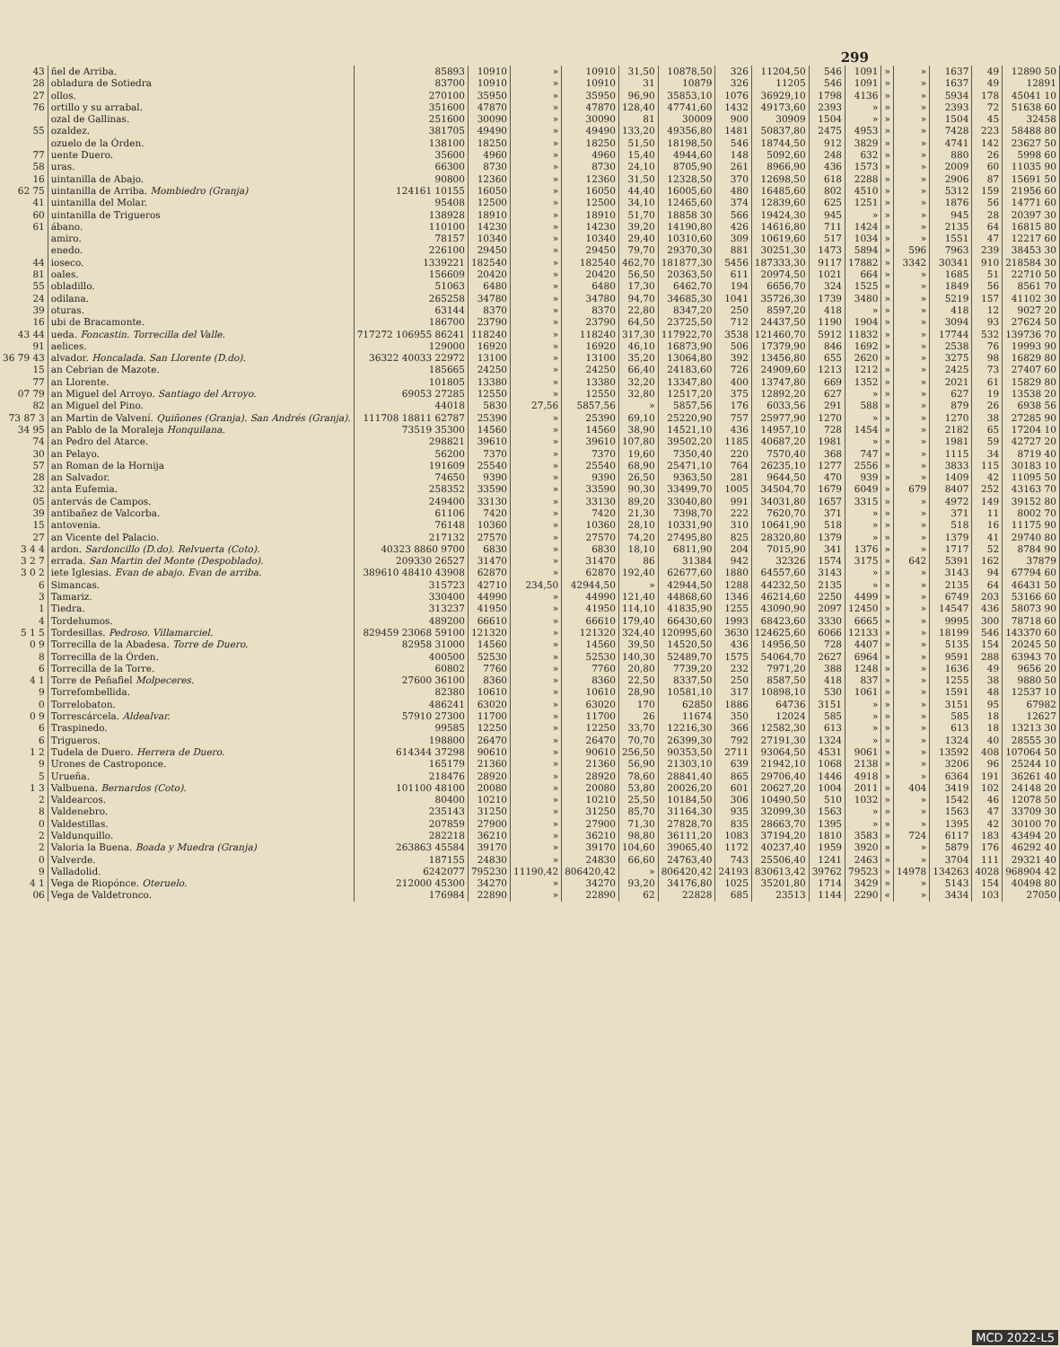299
| 43 | ñel de Arriba. | 85893 | 10910 | » | 10910 | 31,50 | 10878,50 | 326 | 11204,50 | 546 | 1091 | » | » | 1637 | 49 | 12890 50 |
| 28 | obladura de Sotiedra | 83700 | 10910 | » | 10910 | 31 | 10879 | 326 | 11205 | 546 | 1091 | » | » | 1637 | 49 | 12891 |
| 27 | ollos. | 270100 | 35950 | » | 35950 | 96,90 | 35853,10 | 1076 | 36929,10 | 1798 | 4136 | » | » | 5934 | 178 | 45041 10 |
| 76 | ortillo y su arrabal. | 351600 | 47870 | » | 47870 | 128,40 | 47741,60 | 1432 | 49173,60 | 2393 | » | » | » | 2393 | 72 | 51638 60 |
| | ozal de Gallinas. | 251600 | 30090 | » | 30090 | 81 | 30009 | 900 | 30909 | 1504 | » | » | » | 1504 | 45 | 32458 |
| 55 | ozaldez. | 381705 | 49490 | » | 49490 | 133,20 | 49356,80 | 1481 | 50837,80 | 2475 | 4953 | » | » | 7428 | 223 | 58488 80 |
| | ozuelo de la Órden. | 138100 | 18250 | » | 18250 | 51,50 | 18198,50 | 546 | 18744,50 | 912 | 3829 | » | » | 4741 | 142 | 23627 50 |
| 77 | uente Duero. | 35600 | 4960 | » | 4960 | 15,40 | 4944,60 | 148 | 5092,60 | 248 | 632 | » | » | 880 | 26 | 5998 60 |
| 58 | uras. | 66300 | 8730 | » | 8730 | 24,10 | 8705,90 | 261 | 8966,90 | 436 | 1573 | » | » | 2009 | 60 | 11035 90 |
| 16 | uintanilla de Abajo. | 90800 | 12360 | » | 12360 | 31,50 | 12328,50 | 370 | 12698,50 | 618 | 2288 | » | » | 2906 | 87 | 15691 50 |
| 62 75 | uintanilla de Arriba. Mombiedro (Granja) | 124161 10155 | 16050 | » | 16050 | 44,40 | 16005,60 | 480 | 16485,60 | 802 | 4510 | » | » | 5312 | 159 | 21956 60 |
| 41 | uintanilla del Molar. | 95408 | 12500 | » | 12500 | 34,10 | 12465,60 | 374 | 12839,60 | 625 | 1251 | » | » | 1876 | 56 | 14771 60 |
| 60 | uintanilla de Trigueros | 138928 | 18910 | » | 18910 | 51,70 | 18858 30 | 566 | 19424,30 | 945 | » | » | » | 945 | 28 | 20397 30 |
| 61 | ábano. | 110100 | 14230 | » | 14230 | 39,20 | 14190,80 | 426 | 14616,80 | 711 | 1424 | » | » | 2135 | 64 | 16815 80 |
| | amiro. | 78157 | 10340 | » | 10340 | 29,40 | 10310,60 | 309 | 10619,60 | 517 | 1034 | » | » | 1551 | 47 | 12217 60 |
| | enedo. | 226100 | 29450 | » | 29450 | 79,70 | 29370,30 | 881 | 30251,30 | 1473 | 5894 | » | 596 | 7963 | 239 | 38453 30 |
| 44 | ioseco. | 1339221 | 182540 | » | 182540 | 462,70 | 181877,30 | 5456 | 187333,30 | 9117 | 17882 | » | 3342 | 30341 | 910 | 218584 30 |
| 81 | oales. | 156609 | 20420 | » | 20420 | 56,50 | 20363,50 | 611 | 20974,50 | 1021 | 664 | » | » | 1685 | 51 | 22710 50 |
| 55 | obladillo. | 51063 | 6480 | » | 6480 | 17,30 | 6462,70 | 194 | 6656,70 | 324 | 1525 | » | » | 1849 | 56 | 8561 70 |
| 24 | odilana. | 265258 | 34780 | » | 34780 | 94,70 | 34685,30 | 1041 | 35726,30 | 1739 | 3480 | » | » | 5219 | 157 | 41102 30 |
| 39 | oturas. | 63144 | 8370 | » | 8370 | 22,80 | 8347,20 | 250 | 8597,20 | 418 | » | » | » | 418 | 12 | 9027 20 |
| 16 | ubi de Bracamonte. | 186700 | 23790 | » | 23790 | 64,50 | 23725,50 | 712 | 24437,50 | 1190 | 1904 | » | » | 3094 | 93 | 27624 50 |
| 43 44 | ueda. Foncastin. Torrecilla del Valle. | 717272 106955 86241 | 118240 | » | 118240 | 317,30 | 117922,70 | 3538 | 121460,70 | 5912 | 11832 | » | » | 17744 | 532 | 139736 70 |
| 91 | aelices. | 129000 | 16920 | » | 16920 | 46,10 | 16873,90 | 506 | 17379,90 | 846 | 1692 | » | » | 2538 | 76 | 19993 90 |
| 36 79 43 | alvador. Honcalada. San Llorente (D.do). | 36322 40033 22972 | 13100 | » | 13100 | 35,20 | 13064,80 | 392 | 13456,80 | 655 | 2620 | » | » | 3275 | 98 | 16829 80 |
| 15 | an Cebrian de Mazote. | 185665 | 24250 | » | 24250 | 66,40 | 24183,60 | 726 | 24909,60 | 1213 | 1212 | » | » | 2425 | 73 | 27407 60 |
| 77 | an Llorente. | 101805 | 13380 | » | 13380 | 32,20 | 13347,80 | 400 | 13747,80 | 669 | 1352 | » | » | 2021 | 61 | 15829 80 |
| 07 79 | an Miguel del Arroyo. Santiago del Arroyo. | 69053 27285 | 12550 | » | 12550 | 32,80 | 12517,20 | 375 | 12892,20 | 627 | » | » | » | 627 | 19 | 13538 20 |
| 82 | an Miguel del Pino. | 44018 | 5830 | 27,56 | 5857,56 | » | 5857,56 | 176 | 6033,56 | 291 | 588 | » | » | 879 | 26 | 6938 56 |
| 73 87 3 | an Martin de Valvení. Quiñones (Granja). San Andrés (Granja). | 111708 18811 62787 | 25390 | » | 25390 | 69,10 | 25220,90 | 757 | 25977,90 | 1270 | » | » | » | 1270 | 38 | 27285 90 |
| 34 95 | an Pablo de la Moraleja Honquilana. | 73519 35300 | 14560 | » | 14560 | 38,90 | 14521,10 | 436 | 14957,10 | 728 | 1454 | » | » | 2182 | 65 | 17204 10 |
| 74 | an Pedro del Atarce. | 298821 | 39610 | » | 39610 | 107,80 | 39502,20 | 1185 | 40687,20 | 1981 | » | » | » | 1981 | 59 | 42727 20 |
| 30 | an Pelayo. | 56200 | 7370 | » | 7370 | 19,60 | 7350,40 | 220 | 7570,40 | 368 | 747 | » | » | 1115 | 34 | 8719 40 |
| 57 | an Roman de la Hornija | 191609 | 25540 | » | 25540 | 68,90 | 25471,10 | 764 | 26235,10 | 1277 | 2556 | » | » | 3833 | 115 | 30183 10 |
| 28 | an Salvador. | 74650 | 9390 | » | 9390 | 26,50 | 9363,50 | 281 | 9644,50 | 470 | 939 | » | » | 1409 | 42 | 11095 50 |
| 32 | anta Eufemia. | 258352 | 33590 | » | 33590 | 90,30 | 33499,70 | 1005 | 34504,70 | 1679 | 6049 | » | 679 | 8407 | 252 | 43163 70 |
| 05 | antervás de Campos. | 249400 | 33130 | » | 33130 | 89,20 | 33040,80 | 991 | 34031,80 | 1657 | 3315 | » | » | 4972 | 149 | 39152 80 |
| 39 | antibañez de Valcorba. | 61106 | 7420 | » | 7420 | 21,30 | 7398,70 | 222 | 7620,70 | 371 | » | » | » | 371 | 11 | 8002 70 |
| 15 | antovenia. | 76148 | 10360 | » | 10360 | 28,10 | 10331,90 | 310 | 10641,90 | 518 | » | » | » | 518 | 16 | 11175 90 |
| 27 | an Vicente del Palacio. | 217132 | 27570 | » | 27570 | 74,20 | 27495,80 | 825 | 28320,80 | 1379 | » | » | » | 1379 | 41 | 29740 80 |
| 3 4 4 | ardon. Sardoncillo (D.do). Relvuerta (Coto). | 40323 8860 9700 | 6830 | » | 6830 | 18,10 | 6811,90 | 204 | 7015,90 | 341 | 1376 | » | » | 1717 | 52 | 8784 90 |
| 3 2 7 | errada. San Martin del Monte (Despoblado). | 209330 26527 | 31470 | » | 31470 | 86 | 31384 | 942 | 32326 | 1574 | 3175 | » | 642 | 5391 | 162 | 37879 |
| 3 0 2 | iete Iglesias. Evan de abajo. Evan de arriba. | 389610 48410 43908 | 62870 | » | 62870 | 192,40 | 62677,60 | 1880 | 64557,60 | 3143 | » | » | » | 3143 | 94 | 67794 60 |
| 6 | Simancas. | 315723 | 42710 | 234,50 | 42944,50 | » | 42944,50 | 1288 | 44232,50 | 2135 | » | » | » | 2135 | 64 | 46431 50 |
| 3 | Tamariz. | 330400 | 44990 | » | 44990 | 121,40 | 44868,60 | 1346 | 46214,60 | 2250 | 4499 | » | » | 6749 | 203 | 53166 60 |
| 1 | Tiedra. | 313237 | 41950 | » | 41950 | 114,10 | 41835,90 | 1255 | 43090,90 | 2097 | 12450 | » | » | 14547 | 436 | 58073 90 |
| 4 | Tordehumos. | 489200 | 66610 | » | 66610 | 179,40 | 66430,60 | 1993 | 68423,60 | 3330 | 6665 | » | » | 9995 | 300 | 78718 60 |
| 5 1 5 | Tordesillas. Pedroso. Villamarciel. | 829459 23068 59100 | 121320 | » | 121320 | 324,40 | 120995,60 | 3630 | 124625,60 | 6066 | 12133 | » | » | 18199 | 546 | 143370 60 |
| 0 9 | Torrecilla de la Abadesa. Torre de Duero. | 82958 31000 | 14560 | » | 14560 | 39,50 | 14520,50 | 436 | 14956,50 | 728 | 4407 | » | » | 5135 | 154 | 20245 50 |
| 8 | Torrecilla de la Órden. | 400500 | 52530 | » | 52530 | 140,30 | 52489,70 | 1575 | 54064,70 | 2627 | 6964 | » | » | 9591 | 288 | 63943 70 |
| 6 | Torrecilla de la Torre. | 60802 | 7760 | » | 7760 | 20,80 | 7739,20 | 232 | 7971,20 | 388 | 1248 | » | » | 1636 | 49 | 9656 20 |
| 4 1 | Torre de Peñafiel Molpeceres. | 27600 36100 | 8360 | » | 8360 | 22,50 | 8337,50 | 250 | 8587,50 | 418 | 837 | » | » | 1255 | 38 | 9880 50 |
| 9 | Torrefombellida. | 82380 | 10610 | » | 10610 | 28,90 | 10581,10 | 317 | 10898,10 | 530 | 1061 | » | » | 1591 | 48 | 12537 10 |
| 0 | Torrelobaton. | 486241 | 63020 | » | 63020 | 170 | 62850 | 1886 | 64736 | 3151 | » | » | » | 3151 | 95 | 67982 |
| 0 9 | Torrescárcela. Aldealvar. | 57910 27300 | 11700 | » | 11700 | 26 | 11674 | 350 | 12024 | 585 | » | » | » | 585 | 18 | 12627 |
| 6 | Traspinedo. | 99585 | 12250 | » | 12250 | 33,70 | 12216,30 | 366 | 12582,30 | 613 | » | » | » | 613 | 18 | 13213 30 |
| 6 | Trigueros. | 198800 | 26470 | » | 26470 | 70,70 | 26399,30 | 792 | 27191,30 | 1324 | » | » | » | 1324 | 40 | 28555 30 |
| 1 2 | Tudela de Duero. Herrera de Duero. | 614344 37298 | 90610 | » | 90610 | 256,50 | 90353,50 | 2711 | 93064,50 | 4531 | 9061 | » | » | 13592 | 408 | 107064 50 |
| 9 | Urones de Castroponce. | 165179 | 21360 | » | 21360 | 56,90 | 21303,10 | 639 | 21942,10 | 1068 | 2138 | » | » | 3206 | 96 | 25244 10 |
| 5 | Urueña. | 218476 | 28920 | » | 28920 | 78,60 | 28841,40 | 865 | 29706,40 | 1446 | 4918 | » | » | 6364 | 191 | 36261 40 |
| 1 3 | Valbuena. Bernardos (Coto). | 101100 48100 | 20080 | » | 20080 | 53,80 | 20026,20 | 601 | 20627,20 | 1004 | 2011 | » | 404 | 3419 | 102 | 24148 20 |
| 2 | Valdearcos. | 80400 | 10210 | » | 10210 | 25,50 | 10184,50 | 306 | 10490,50 | 510 | 1032 | » | » | 1542 | 46 | 12078 50 |
| 8 | Valdenebro. | 235143 | 31250 | » | 31250 | 85,70 | 31164,30 | 935 | 32099,30 | 1563 | » | » | » | 1563 | 47 | 33709 30 |
| 0 | Valdestillas. | 207859 | 27900 | » | 27900 | 71,30 | 27828,70 | 835 | 28663,70 | 1395 | » | » | » | 1395 | 42 | 30100 70 |
| 2 | Valdunquillo. | 282218 | 36210 | » | 36210 | 98,80 | 36111,20 | 1083 | 37194,20 | 1810 | 3583 | » | 724 | 6117 | 183 | 43494 20 |
| 2 | Valoria la Buena. Boada y Muedra (Granja) | 263863 45584 | 39170 | » | 39170 | 104,60 | 39065,40 | 1172 | 40237,40 | 1959 | 3920 | » | » | 5879 | 176 | 46292 40 |
| 0 | Valverde. | 187155 | 24830 | » | 24830 | 66,60 | 24763,40 | 743 | 25506,40 | 1241 | 2463 | » | » | 3704 | 111 | 29321 40 |
| 9 | Valladolid. | 6242077 | 795230 | 11190,42 | 806420,42 | » | 806420,42 | 24193 | 830613,42 | 39762 | 79523 | » | 14978 | 134263 | 4028 | 968904 42 |
| 4 1 | Vega de Riopónce. Oteruelo. | 212000 45300 | 34270 | » | 34270 | 93,20 | 34176,80 | 1025 | 35201,80 | 1714 | 3429 | » | » | 5143 | 154 | 40498 80 |
| 06 | Vega de Valdetronco. | 176984 | 22890 | » | 22890 | 62 | 22828 | 685 | 23513 | 1144 | 2290 | « | » | 3434 | 103 | 27050 |
MCD 2022-L5